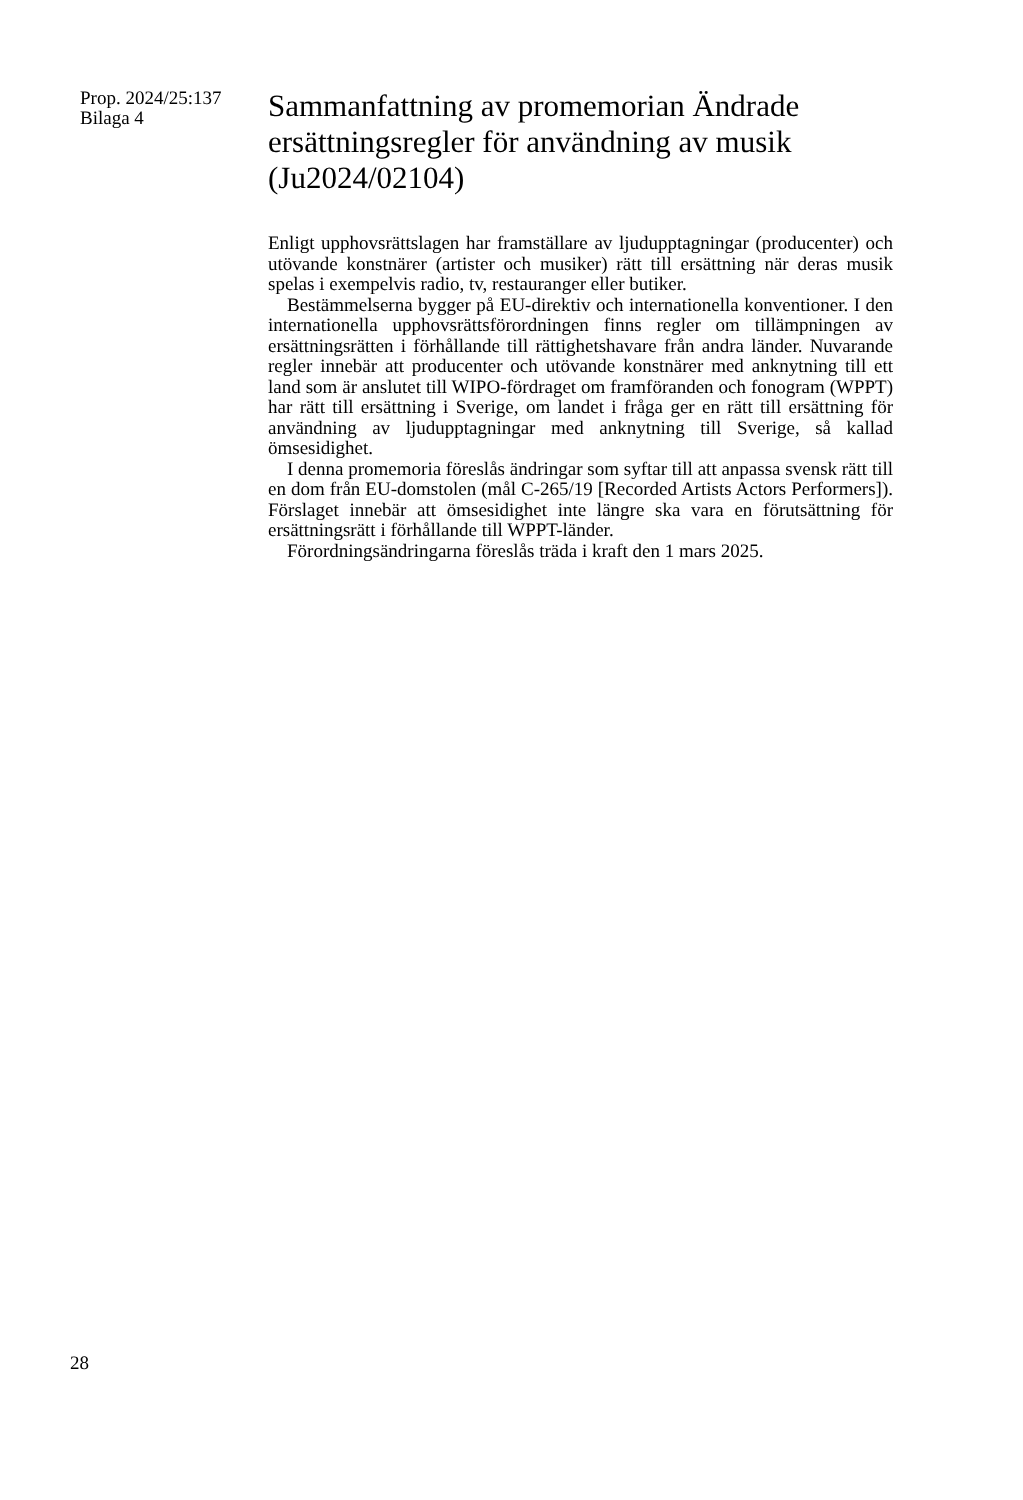Prop. 2024/25:137
Bilaga 4
Sammanfattning av promemorian Ändrade ersättningsregler för användning av musik (Ju2024/02104)
Enligt upphovsrättslagen har framställare av ljudupptagningar (producenter) och utövande konstnärer (artister och musiker) rätt till ersättning när deras musik spelas i exempelvis radio, tv, restauranger eller butiker.
Bestämmelserna bygger på EU-direktiv och internationella konventioner. I den internationella upphovsrättsförordningen finns regler om tillämpningen av ersättningsrätten i förhållande till rättighetshavare från andra länder. Nuvarande regler innebär att producenter och utövande konstnärer med anknytning till ett land som är anslutet till WIPO-fördraget om framföranden och fonogram (WPPT) har rätt till ersättning i Sverige, om landet i fråga ger en rätt till ersättning för användning av ljudupptagningar med anknytning till Sverige, så kallad ömsesidighet.
I denna promemoria föreslås ändringar som syftar till att anpassa svensk rätt till en dom från EU-domstolen (mål C-265/19 [Recorded Artists Actors Performers]). Förslaget innebär att ömsesidighet inte längre ska vara en förutsättning för ersättningsrätt i förhållande till WPPT-länder.
Förordningsändringarna föreslås träda i kraft den 1 mars 2025.
28